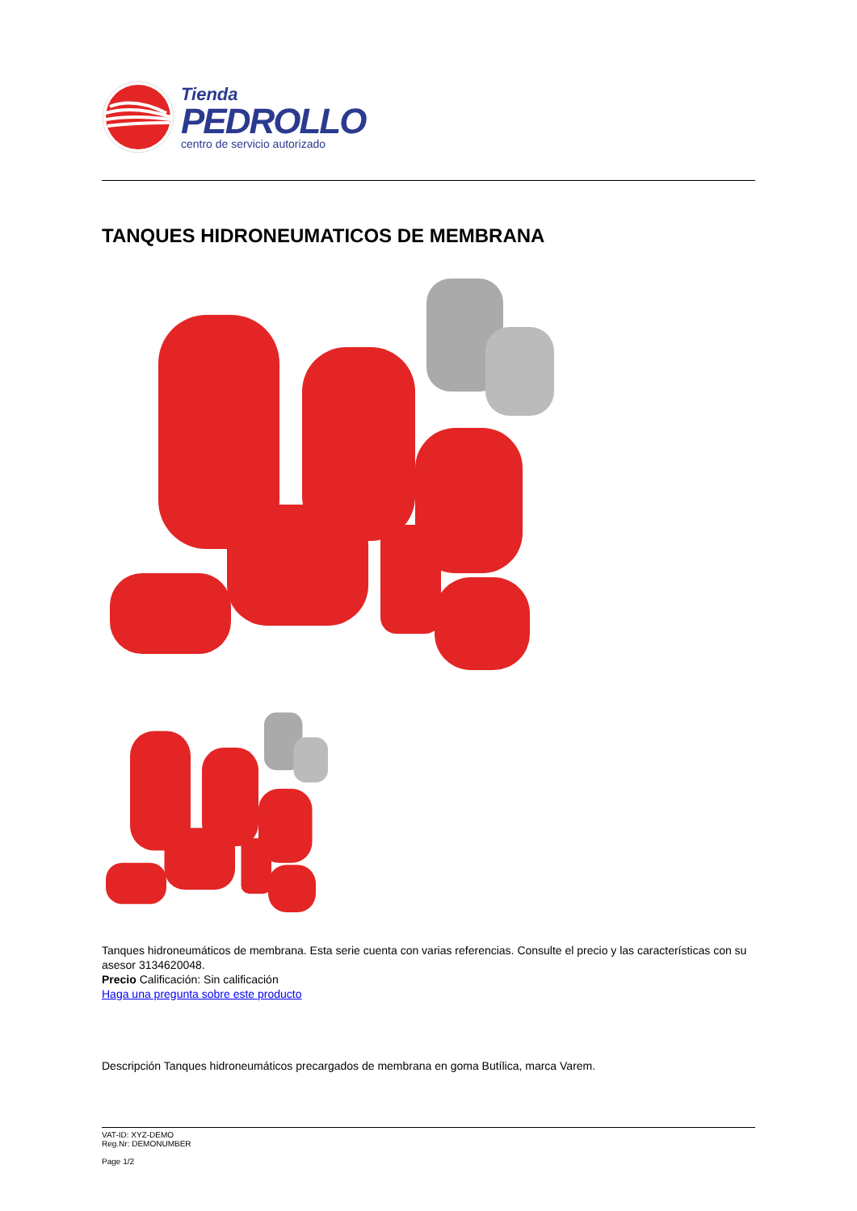Tienda
PEDROLLO
centro de servicio autorizado
TANQUES HIDRONEUMATICOS DE MEMBRANA
Tanques hidroneumáticos de membrana. Esta serie cuenta con varias referencias. Consulte el precio y las características con su asesor 3134620048.
Precio Calificación: Sin calificación
Haga una pregunta sobre este producto
Descripción Tanques hidroneumáticos precargados de membrana en goma Butílica, marca Varem.
VAT-ID: XYZ-DEMO
Reg.Nr: DEMONUMBER
Page 1/2